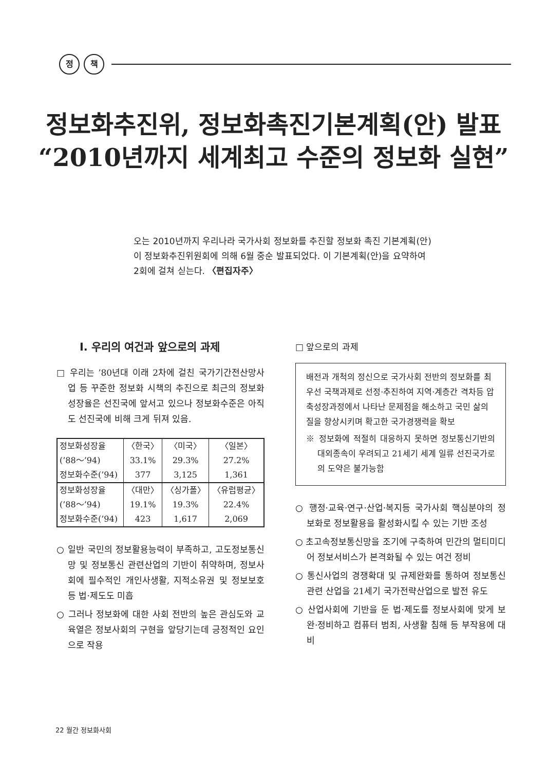정 책
정보화추진위, 정보화촉진기본계획(안) 발표
“2010년까지 세계최고 수준의 정보화 실현”
오는 2010년까지 우리나라 국가사회 정보화를 추진할 정보화 촉진 기본계획(안)이 정보화추진위원회에 의해 6월 중순 발표되었다. 이 기본계획(안)을 요약하여 2회에 걸쳐 싣는다. 〈편집자주〉
Ⅰ. 우리의 여건과 앞으로의 과제
□ 우리는 ’80년대 이래 2차에 걸친 국가기간전산망사업 등 꾸준한 정보화 시책의 추진으로 최근의 정보화성장율은 선진국에 앞서고 있으나 정보화수준은 아직도 선진국에 비해 크게 뒤져 있음.
| 정보화성장율 | 〈한국〉 | 〈미국〉 | 〈일본〉 |
| (’88～’94) | 33.1% | 29.3% | 27.2% |
| 정보화수준(’94) | 377 | 3,125 | 1,361 |
| 정보화성장율 | 〈대만〉 | 〈싱가폴〉 | 〈유럽평균〉 |
| (’88～’94) | 19.1% | 19.3% | 22.4% |
| 정보화수준(’94) | 423 | 1,617 | 2,069 |
○ 일반 국민의 정보활용능력이 부족하고, 고도정보통신망 및 정보통신 관련산업의 기반이 취약하며, 정보사회에 필수적인 개인사생활, 지적소유권 및 정보보호 등 법·제도도 미흡
○ 그러나 정보화에 대한 사회 전반의 높은 관심도와 교육열은 정보사회의 구현을 앞당기는데 긍정적인 요인으로 작용
□ 앞으로의 과제
배전과 개척의 정신으로 국가사회 전반의 정보화를 최우선 국책과제로 선정·추진하여 지역·계층간 격차등 압축성장과정에서 나타난 문제점을 해소하고 국민 삶의 질을 향상시키며 확고한 국가경쟁력을 확보
※ 정보화에 적절히 대응하지 못하면 정보통신기반의 대외종속이 우려되고 21세기 세계 일류 선진국가로의 도약은 불가능함
○ 행정·교육·연구·산업·복지등 국가사회 핵심분야의 정보화로 정보활용을 활성화시킬 수 있는 기반 조성
○ 초고속정보통신망을 조기에 구축하여 민간의 멀티미디어 정보서비스가 본격화될 수 있는 여건 정비
○ 통신사업의 경쟁확대 및 규제완화를 통하여 정보통신 관련 산업을 21세기 국가전략산업으로 발전 유도
○ 산업사회에 기반을 둔 법·제도를 정보사회에 맞게 보완·정비하고 컴퓨터 범죄, 사생활 침해 등 부작용에 대비
22 월간 정보화사회